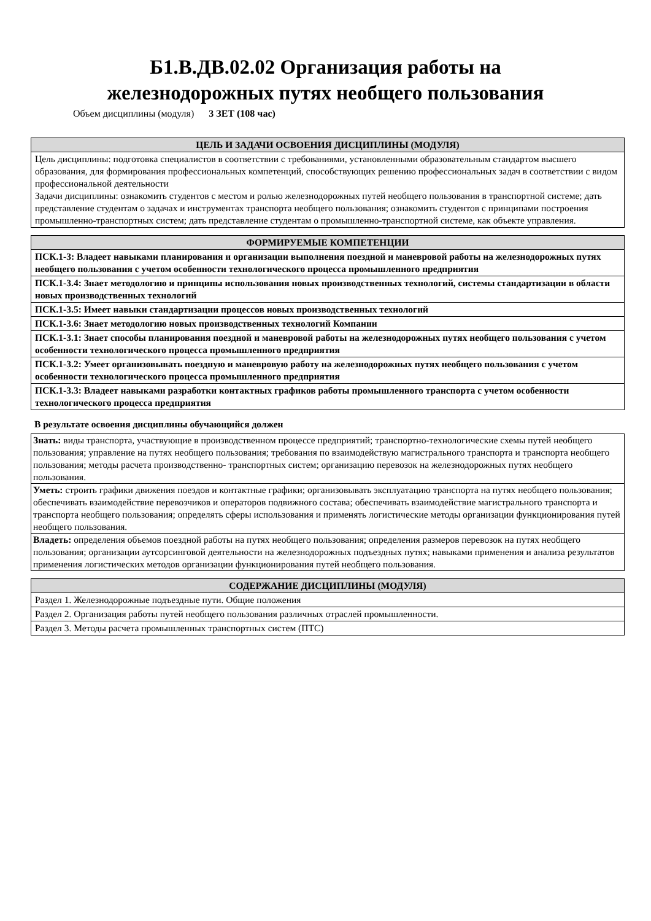Б1.В.ДВ.02.02 Организация работы на
железнодорожных путях необщего пользования
Объем дисциплины (модуля) 3 ЗЕТ (108 час)
| ЦЕЛЬ И ЗАДАЧИ ОСВОЕНИЯ ДИСЦИПЛИНЫ (МОДУЛЯ) |
| --- |
| Цель дисциплины: подготовка специалистов в соответствии с требованиями, установленными образовательным стандартом высшего образования, для формирования профессиональных компетенций, способствующих решению профессиональных задач в соответствии с видом профессиональной деятельности Задачи дисциплины: ознакомить студентов с местом и ролью железнодорожных путей необщего пользования в транспортной системе; дать представление студентам о задачах и инструментах транспорта необщего пользования; ознакомить студентов с принципами построения промышленно-транспортных систем; дать представление студентам о промышленно-транспортной системе, как объекте управления. |
| ФОРМИРУЕМЫЕ КОМПЕТЕНЦИИ |
| --- |
| ПСК.1-3: Владеет навыками планирования и организации выполнения поездной и маневровой работы на железнодорожных путях необщего пользования с учетом особенности технологического процесса промышленного предприятия |
| ПСК.1-3.4: Знает методологию и принципы использования новых производственных технологий, системы стандартизации в области новых производственных технологий |
| ПСК.1-3.5: Имеет навыки стандартизации процессов новых производственных технологий |
| ПСК.1-3.6: Знает методологию новых производственных технологий Компании |
| ПСК.1-3.1: Знает способы планирования поездной и маневровой работы на железнодорожных путях необщего пользования с учетом особенности технологического процесса промышленного предприятия |
| ПСК.1-3.2: Умеет организовывать поездную и маневровую работу на железнодорожных путях необщего пользования с учетом особенности технологического процесса промышленного предприятия |
| ПСК.1-3.3: Владеет навыками разработки контактных графиков работы промышленного транспорта с учетом особенности технологического процесса предприятия |
В результате освоения дисциплины обучающийся должен
| Знать: виды транспорта, участвующие в производственном процессе предприятий; транспортно-технологические схемы путей необщего пользования; управление на путях необщего пользования; требования по взаимодействую магистрального транспорта и транспорта необщего пользования; методы расчета производственно- транспортных систем; организацию перевозок на железнодорожных путях необщего пользования. |
| Уметь: строить графики движения поездов и контактные графики; организовывать эксплуатацию транспорта на путях необщего пользования; обеспечивать взаимодействие перевозчиков и операторов подвижного состава; обеспечивать взаимодействие магистрального транспорта и транспорта необщего пользования; определять сферы использования и применять логистические методы организации функционирования путей необщего пользования. |
| Владеть: определения объемов поездной работы на путях необщего пользования; определения размеров перевозок на путях необщего пользования; организации аутсорсинговой деятельности на железнодорожных подъездных путях; навыками применения и анализа результатов применения логистических методов организации функционирования путей необщего пользования. |
| СОДЕРЖАНИЕ ДИСЦИПЛИНЫ (МОДУЛЯ) |
| --- |
| Раздел 1. Железнодорожные подъездные пути. Общие положения |
| Раздел 2. Организация работы путей необщего пользования различных отраслей промышленности. |
| Раздел 3. Методы расчета промышленных транспортных систем (ПТС) |